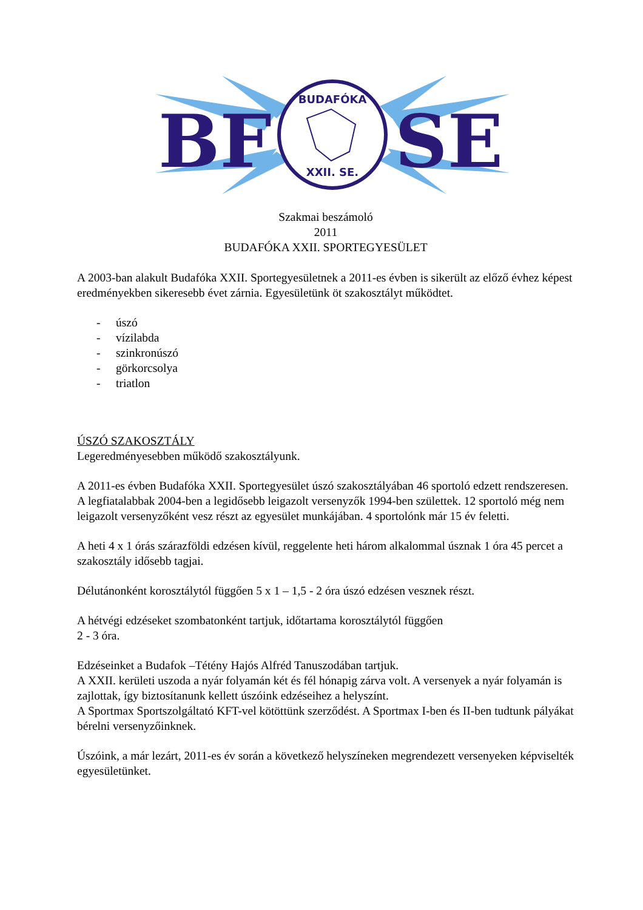BF
SE
BUDAFÓKA
XXII. SE.
Szakmai beszámoló
2011
BUDAFÓKA XXII. SPORTEGYESÜLET
A 2003-ban alakult Budafóka XXII. Sportegyesületnek a 2011-es évben is sikerült az előző évhez képest eredményekben sikeresebb évet zárnia. Egyesületünk öt szakosztályt működtet.
- úszó
- vízilabda
- szinkronúszó
- görkorcsolya
- triatlon
ÚSZÓ SZAKOSZTÁLY
Legeredményesebben működő szakosztályunk.
A 2011-es évben Budafóka XXII. Sportegyesület úszó szakosztályában 46 sportoló edzett rendszeresen. A legfiatalabbak 2004-ben a legidősebb leigazolt versenyzők 1994-ben születtek. 12 sportoló még nem leigazolt versenyzőként vesz részt az egyesület munkájában. 4 sportolónk már 15 év feletti.
A heti 4 x 1 órás szárazföldi edzésen kívül, reggelente heti három alkalommal úsznak 1 óra 45 percet a szakosztály idősebb tagjai.
Délutánonként korosztálytól függően 5 x 1 – 1,5 - 2 óra úszó edzésen vesznek részt.
A hétvégi edzéseket szombatonként tartjuk, időtartama korosztálytól függően
2 - 3 óra.
Edzéseinket a Budafok –Tétény Hajós Alfréd Tanuszodában tartjuk.
A XXII. kerületi uszoda a nyár folyamán két és fél hónapig zárva volt. A versenyek a nyár folyamán is zajlottak, így biztosítanunk kellett úszóink edzéseihez a helyszínt.
A Sportmax Sportszolgáltató KFT-vel kötöttünk szerződést. A Sportmax I-ben és II-ben tudtunk pályákat bérelni versenyzőinknek.
Úszóink, a már lezárt, 2011-es év során a következő helyszíneken megrendezett versenyeken képviselték egyesületünket.